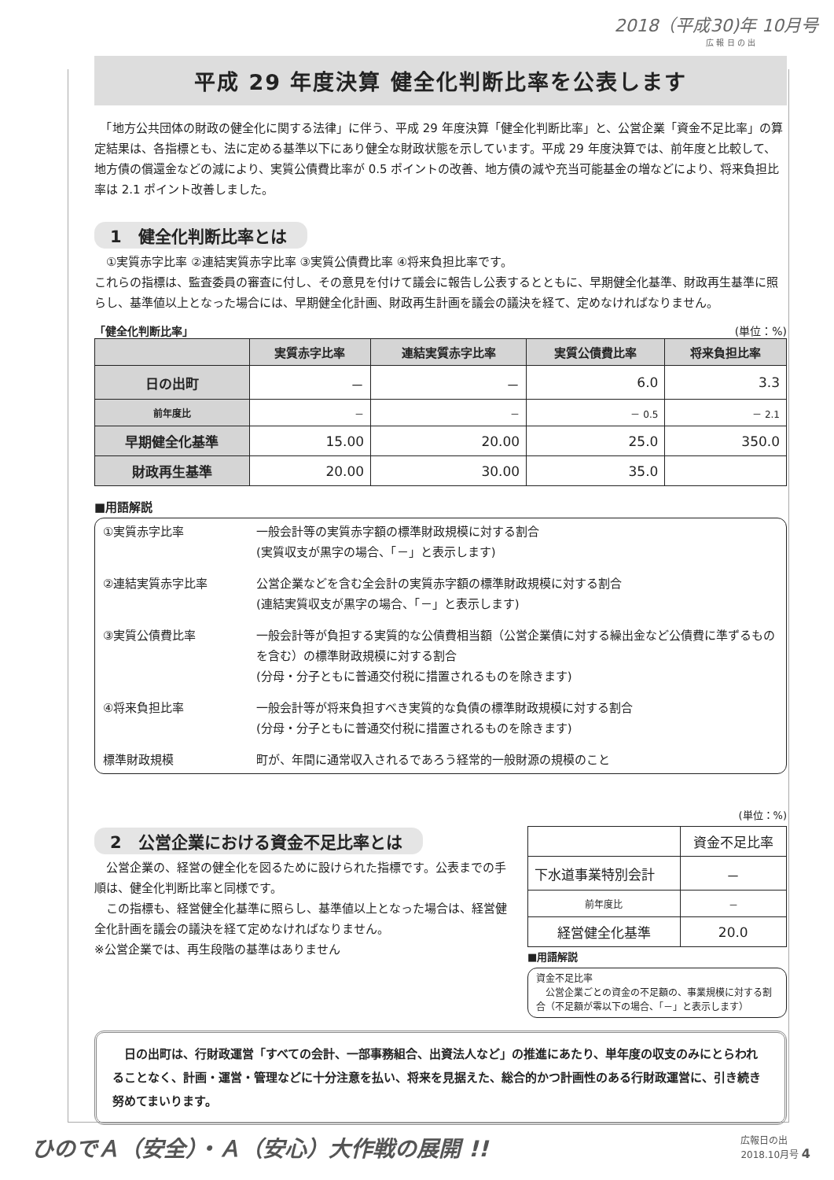2018（平成30)年 10月号
広 報 日 の 出
平成 29 年度決算 健全化判断比率を公表します
　「地方公共団体の財政の健全化に関する法律」に伴う、平成 29 年度決算「健全化判断比率」と、公営企業「資金不足比率」の算定結果は、各指標とも、法に定める基準以下にあり健全な財政状態を示しています。平成 29 年度決算では、前年度と比較して、地方債の償還金などの減により、実質公債費比率が 0.5 ポイントの改善、地方債の減や充当可能基金の増などにより、将来負担比率は 2.1 ポイント改善しました。
1　健全化判断比率とは
　①実質赤字比率 ②連結実質赤字比率 ③実質公債費比率 ④将来負担比率です。
これらの指標は、監査委員の審査に付し、その意見を付けて議会に報告し公表するとともに、早期健全化基準、財政再生基準に照らし、基準値以上となった場合には、早期健全化計画、財政再生計画を議会の議決を経て、定めなければなりません。
「健全化判断比率」 (単位：%)
| | 実質赤字比率 | 連結実質赤字比率 | 実質公債費比率 | 将来負担比率 |
| --- | --- | --- | --- | --- |
| 日の出町 | － | － | 6.0 | 3.3 |
| 前年度比 | － | － | － 0.5 | － 2.1 |
| 早期健全化基準 | 15.00 | 20.00 | 25.0 | 350.0 |
| 財政再生基準 | 20.00 | 30.00 | 35.0 | |
■用語解説
①実質赤字比率
一般会計等の実質赤字額の標準財政規模に対する割合
(実質収支が黒字の場合、「－」と表示します)
②連結実質赤字比率
公営企業などを含む全会計の実質赤字額の標準財政規模に対する割合
(連結実質収支が黒字の場合、「－」と表示します)
③実質公債費比率
一般会計等が負担する実質的な公債費相当額（公営企業債に対する繰出金など公債費に準ずるものを含む）の標準財政規模に対する割合
(分母・分子ともに普通交付税に措置されるものを除きます)
④将来負担比率
一般会計等が将来負担すべき実質的な負債の標準財政規模に対する割合
(分母・分子ともに普通交付税に措置されるものを除きます)
標準財政規模
町が、年間に通常収入されるであろう経常的一般財源の規模のこと
2　公営企業における資金不足比率とは
　公営企業の、経営の健全化を図るために設けられた指標です。公表までの手順は、健全化判断比率と同様です。
　この指標も、経営健全化基準に照らし、基準値以上となった場合は、経営健全化計画を議会の議決を経て定めなければなりません。
※公営企業では、再生段階の基準はありません
(単位：%)
| | 資金不足比率 |
| 下水道事業特別会計 | － |
| 前年度比 | － |
| 経営健全化基準 | 20.0 |
■用語解説
資金不足比率
　公営企業ごとの資金の不足額の、事業規模に対する割合（不足額が零以下の場合、「－」と表示します）
　日の出町は、行財政運営「すべての会計、一部事務組合、出資法人など」の推進にあたり、単年度の収支のみにとらわれることなく、計画・運営・管理などに十分注意を払い、将来を見据えた、総合的かつ計画性のある行財政運営に、引き続き努めてまいります。
ひのでＡ（安全）・Ａ（安心）大作戦の展開 !! 広報日の出
2018.10月号 4